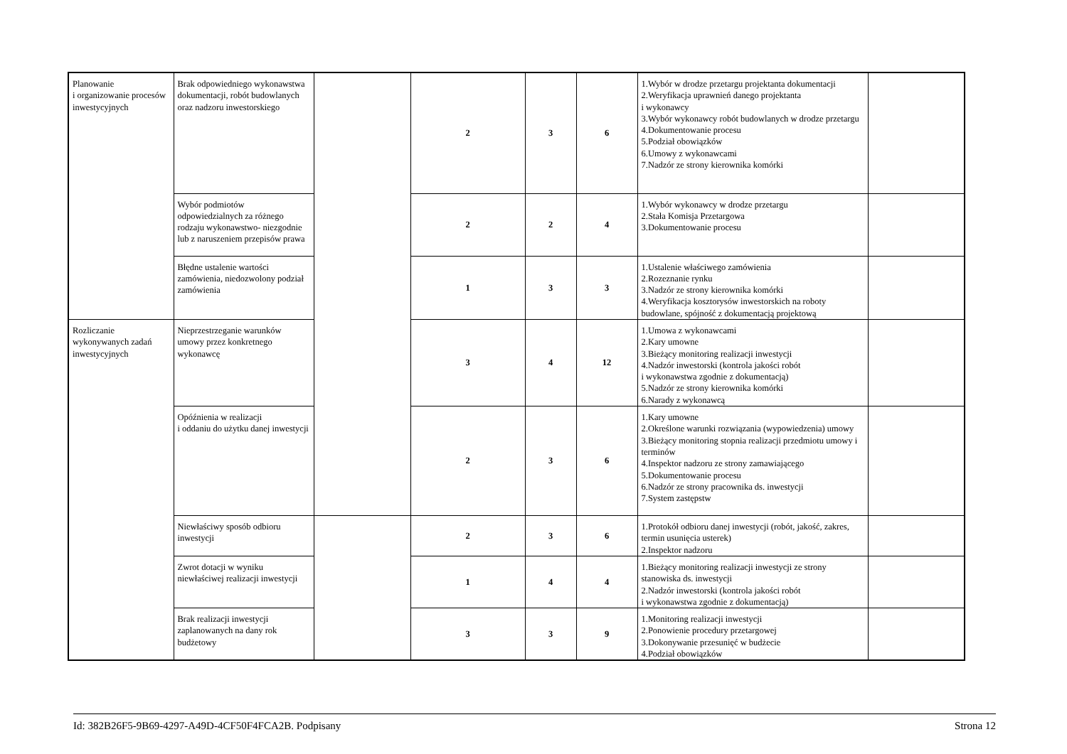| Planowanie i organizowanie procesów inwestycyjnych | Brak odpowiedniego wykonawstwa dokumentacji, robót budowlanych oraz nadzoru inwestorskiego | | 2 | 3 | 6 | 1.Wybór w drodze przetargu projektanta dokumentacji 2.Weryfikacja uprawnień danego projektanta i wykonawcy 3.Wybór wykonawcy robót budowlanych w drodze przetargu 4.Dokumentowanie procesu 5.Podział obowiązków 6.Umowy z wykonawcami 7.Nadzór ze strony kierownika komórki | |
| | Wybór podmiotów odpowiedzialnych za różnego rodzaju wykonawstwo- niezgodnie lub z naruszeniem przepisów prawa | | 2 | 2 | 4 | 1.Wybór wykonawcy w drodze przetargu 2.Stała Komisja Przetargowa 3.Dokumentowanie procesu | |
| | Błędne ustalenie wartości zamówienia, niedozwolony podział zamówienia | | 1 | 3 | 3 | 1.Ustalenie właściwego zamówienia 2.Rozeznanie rynku 3.Nadzór ze strony kierownika komórki 4.Weryfikacja kosztorysów inwestorskich na roboty budowlane, spójność z dokumentacją projektową | |
| Rozliczanie wykonywanych zadań inwestycyjnych | Nieprzestrzeganie warunków umowy przez konkretnego wykonawcę | | 3 | 4 | 12 | 1.Umowa z wykonawcami 2.Kary umowne 3.Bieżący monitoring realizacji inwestycji 4.Nadzór inwestorski (kontrola jakości robót i wykonawstwa zgodnie z dokumentacją) 5.Nadzór ze strony kierownika komórki 6.Narady z wykonawcą | |
| | Opóźnienia w realizacji i oddaniu do użytku danej inwestycji | | 2 | 3 | 6 | 1.Kary umowne 2.Określone warunki rozwiązania (wypowiedzenia) umowy 3.Bieżący monitoring stopnia realizacji przedmiotu umowy i terminów 4.Inspektor nadzoru ze strony zamawiającego 5.Dokumentowanie procesu 6.Nadzór ze strony pracownika ds. inwestycji 7.System zastępstw | |
| | Niewłaściwy sposób odbioru inwestycji | | 2 | 3 | 6 | 1.Protokół odbioru danej inwestycji (robót, jakość, zakres, termin usunięcia usterek) 2.Inspektor nadzoru | |
| | Zwrot dotacji w wyniku niewłaściwej realizacji inwestycji | | 1 | 4 | 4 | 1.Bieżący monitoring realizacji inwestycji ze strony stanowiska ds. inwestycji 2.Nadzór inwestorski (kontrola jakości robót i wykonawstwa zgodnie z dokumentacją) | |
| | Brak realizacji inwestycji zaplanowanych na dany rok budżetowy | | 3 | 3 | 9 | 1.Monitoring realizacji inwestycji 2.Ponowienie procedury przetargowej 3.Dokonywanie przesunięć w budżecie 4.Podział obowiązków | |
Id: 382B26F5-9B69-4297-A49D-4CF50F4FCA2B. Podpisany Strona 12